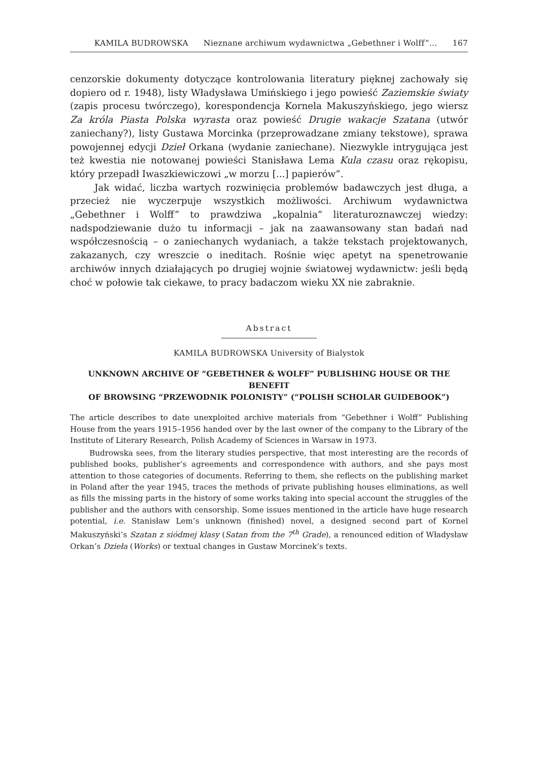KAMILA BUDROWSKA Nieznane archiwum wydawnictwa „Gebethner i Wolff”... 167
cenzorskie dokumenty dotyczące kontrolowania literatury pięknej zachowały się dopiero od r. 1948), listy Władysława Umińskiego i jego powieść Zaziemskie światy (zapis procesu twórczego), korespondencja Kornela Makuszyńskiego, jego wiersz Za króla Piasta Polska wyrasta oraz powieść Drugie wakacje Szatana (utwór zaniechany?), listy Gustawa Morcinka (przeprowadzane zmiany tekstowe), sprawa powojennej edycji Dzieł Orkana (wydanie zaniechane). Niezwykle intrygująca jest też kwestia nie notowanej powieści Stanisława Lema Kula czasu oraz rękopisu, który przepadł Iwaszkiewiczowi „w morzu [...] papierów”.
Jak widać, liczba wartych rozwinięcia problemów badawczych jest długa, a przecież nie wyczerpuje wszystkich możliwości. Archiwum wydawnictwa „Gebethner i Wolff” to prawdziwa „kopalnia” literaturoznawczej wiedzy: nadspodziewanie dużo tu informacji – jak na zaawansowany stan badań nad współczesnością – o zaniechanych wydaniach, a także tekstach projektowanych, zakazanych, czy wreszcie o ineditach. Rośnie więc apetyt na spenetrowanie archiwów innych działających po drugiej wojnie światowej wydawnictw: jeśli będą choć w połowie tak ciekawe, to pracy badaczom wieku XX nie zabraknie.
Abstract
KAMILA BUDROWSKA University of Bialystok
UNKNOWN ARCHIVE OF “GEBETHNER & WOLFF” PUBLISHING HOUSE OR THE BENEFIT
OF BROWSING “PRZEWODNIK POLONISTY” (“POLISH SCHOLAR GUIDEBOOK”)
The article describes to date unexploited archive materials from “Gebethner i Wolff” Publishing House from the years 1915–1956 handed over by the last owner of the company to the Library of the Institute of Literary Research, Polish Academy of Sciences in Warsaw in 1973.
Budrowska sees, from the literary studies perspective, that most interesting are the records of published books, publisher’s agreements and correspondence with authors, and she pays most attention to those categories of documents. Referring to them, she reflects on the publishing market in Poland after the year 1945, traces the methods of private publishing houses eliminations, as well as fills the missing parts in the history of some works taking into special account the struggles of the publisher and the authors with censorship. Some issues mentioned in the article have huge research potential, i.e. Stanisław Lem’s unknown (finished) novel, a designed second part of Kornel Makuszyński’s Szatan z siódmej klasy (Satan from the 7<sup>th</sup> Grade), a renounced edition of Władysław Orkan’s Dzieła (Works) or textual changes in Gustaw Morcinek’s texts.